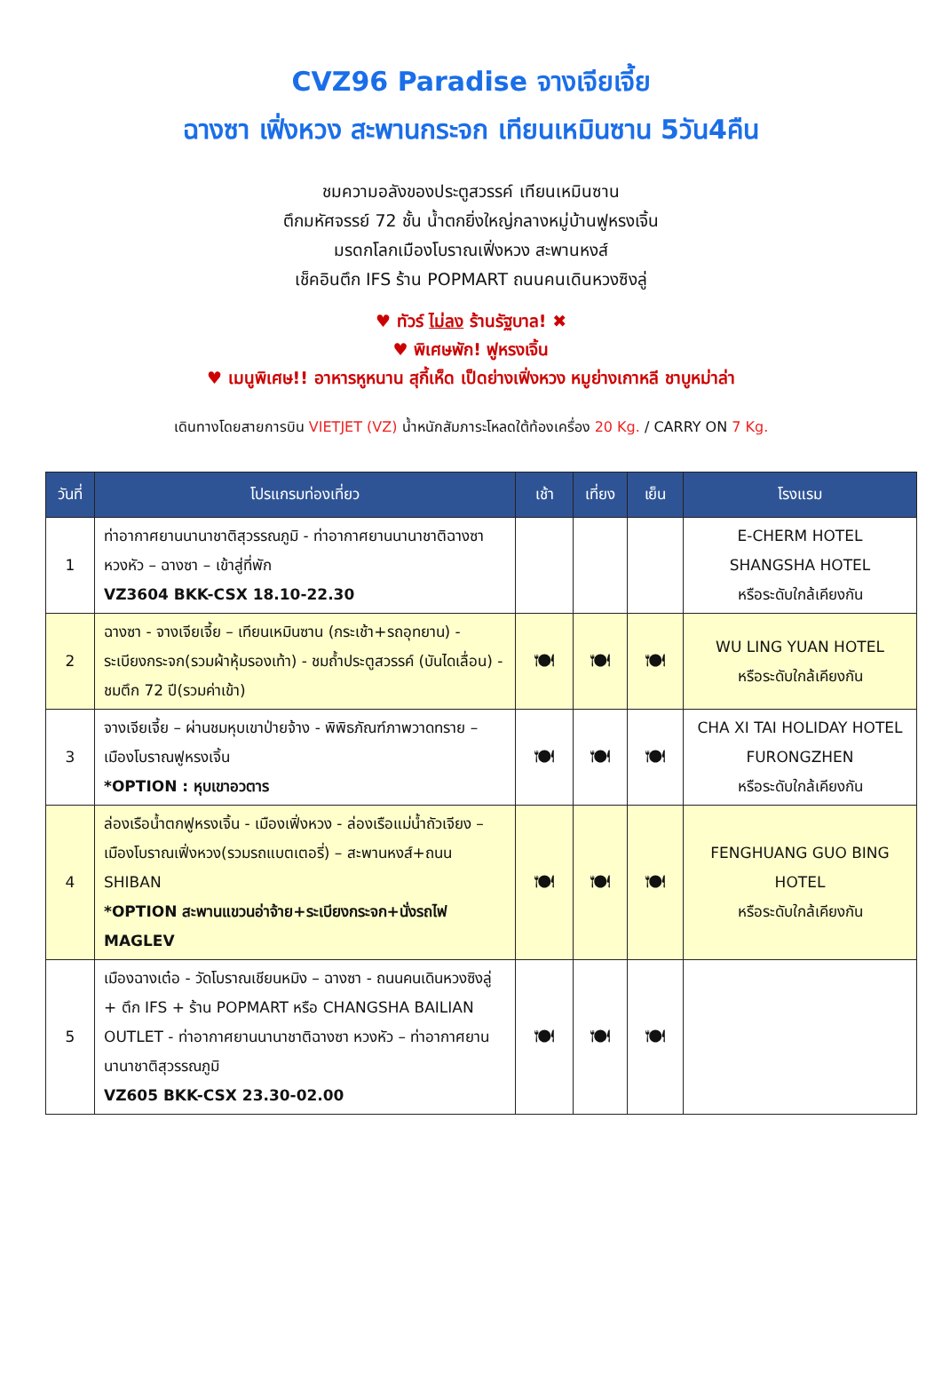CVZ96 Paradise จางเจียเจี้ย
ฉางซา เฟิ่งหวง สะพานกระจก เทียนเหมินซาน 5วัน4คืน
ชมความอลังของประตูสวรรค์ เทียนเหมินซาน
ตึกมหัศจรรย์ 72 ชั้น น้ำตกยิ่งใหญ่กลางหมู่บ้านฟูหรงเจิ้น
มรดกโลกเมืองโบราณเฟิ่งหวง สะพานหงส์
เช็คอินตึก IFS ร้าน POPMART ถนนคนเดินหวงซิงลู่
♥ ทัวร์ ไม่ลง ร้านรัฐบาล! ✖
♥ พิเศษพัก! ฟูหรงเจิ้น
♥ เมนูพิเศษ!! อาหารหูหนาน สุกี้เห็ด เป็ดย่างเฟิ่งหวง หมูย่างเกาหลี ชาบูหม่าล่า
เดินทางโดยสายการบิน VIETJET (VZ) น้ำหนักสัมภาระโหลดใต้ท้องเครื่อง 20 Kg. / CARRY ON 7 Kg.
| วันที่ | โปรแกรมท่องเที่ยว | เช้า | เที่ยง | เย็น | โรงแรม |
| --- | --- | --- | --- | --- | --- |
| 1 | ท่าอากาศยานนานาชาติสุวรรณภูมิ - ท่าอากาศยานนานาชาติฉางซา หวงหัว – ฉางซา – เข้าสู่ที่พัก VZ3604 BKK-CSX 18.10-22.30 | | | | E-CHERM HOTEL SHANGSHA HOTEL หรือระดับใกล้เคียงกัน |
| 2 | ฉางซา - จางเจียเจี้ย – เทียนเหมินซาน (กระเช้า+รถอุทยาน) - ระเบียงกระจก(รวมผ้าหุ้มรองเท้า) - ชมถ้ำประตูสวรรค์ (บันไดเลื่อน) - ชมตึก 72 ปี(รวมค่าเข้า) | 🍽 | 🍽 | 🍽 | WU LING YUAN HOTEL หรือระดับใกล้เคียงกัน |
| 3 | จางเจียเจี้ย – ผ่านชมหุบเขาป่ายจ้าง - พิพิธภัณฑ์ภาพวาดทราย – เมืองโบราณฟูหรงเจิ้น *OPTION : หุบเขาอวตาร | 🍽 | 🍽 | 🍽 | CHA XI TAI HOLIDAY HOTEL FURONGZHEN หรือระดับใกล้เคียงกัน |
| 4 | ล่องเรือน้ำตกฟูหรงเจิ้น - เมืองเฟิ่งหวง - ล่องเรือแม่น้ำถัวเจียง – เมืองโบราณเฟิ่งหวง(รวมรถแบตเตอรี่) – สะพานหงส์+ถนน SHIBAN *OPTION สะพานแขวนอ่าจ้าย+ระเบียงกระจก+นั่งรถไฟ MAGLEV | 🍽 | 🍽 | 🍽 | FENGHUANG GUO BING HOTEL หรือระดับใกล้เคียงกัน |
| 5 | เมืองฉางเต๋อ - วัดโบราณเชียนหมิง – ฉางซา - ถนนคนเดินหวงซิงลู่ + ตึก IFS + ร้าน POPMART หรือ CHANGSHA BAILIAN OUTLET - ท่าอากาศยานนานาชาติฉางซา หวงหัว – ท่าอากาศยานนานาชาติสุวรรณภูมิ VZ605 BKK-CSX 23.30-02.00 | 🍽 | 🍽 | 🍽 | |